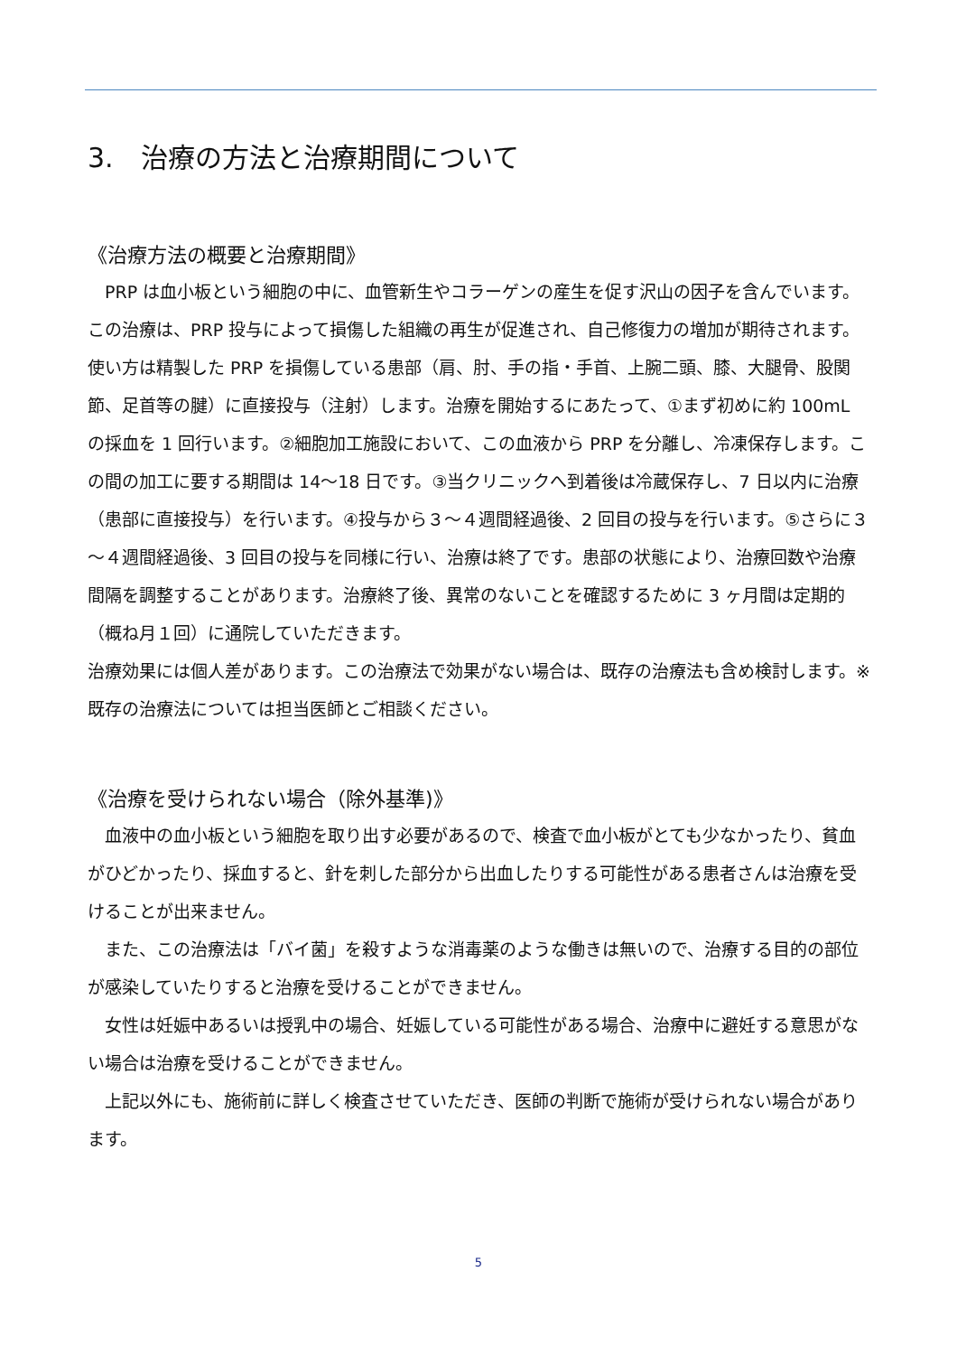3.　治療の方法と治療期間について
《治療方法の概要と治療期間》
　PRP は血小板という細胞の中に、血管新生やコラーゲンの産生を促す沢山の因子を含んでいます。この治療は、PRP 投与によって損傷した組織の再生が促進され、自己修復力の増加が期待されます。使い方は精製した PRP を損傷している患部（肩、肘、手の指・手首、上腕二頭、膝、大腿骨、股関節、足首等の腱）に直接投与（注射）します。治療を開始するにあたって、①まず初めに約 100mL の採血を 1 回行います。②細胞加工施設において、この血液から PRP を分離し、冷凍保存します。この間の加工に要する期間は 14～18 日です。③当クリニックへ到着後は冷蔵保存し、7 日以内に治療（患部に直接投与）を行います。④投与から３～４週間経過後、2 回目の投与を行います。⑤さらに３～４週間経過後、3 回目の投与を同様に行い、治療は終了です。患部の状態により、治療回数や治療間隔を調整することがあります。治療終了後、異常のないことを確認するために 3 ヶ月間は定期的（概ね月１回）に通院していただきます。
治療効果には個人差があります。この治療法で効果がない場合は、既存の治療法も含め検討します。※既存の治療法については担当医師とご相談ください。
《治療を受けられない場合（除外基準)》
　血液中の血小板という細胞を取り出す必要があるので、検査で血小板がとても少なかったり、貧血がひどかったり、採血すると、針を刺した部分から出血したりする可能性がある患者さんは治療を受けることが出来ません。
　また、この治療法は「バイ菌」を殺すような消毒薬のような働きは無いので、治療する目的の部位が感染していたりすると治療を受けることができません。
　女性は妊娠中あるいは授乳中の場合、妊娠している可能性がある場合、治療中に避妊する意思がない場合は治療を受けることができません。
　上記以外にも、施術前に詳しく検査させていただき、医師の判断で施術が受けられない場合があります。
5